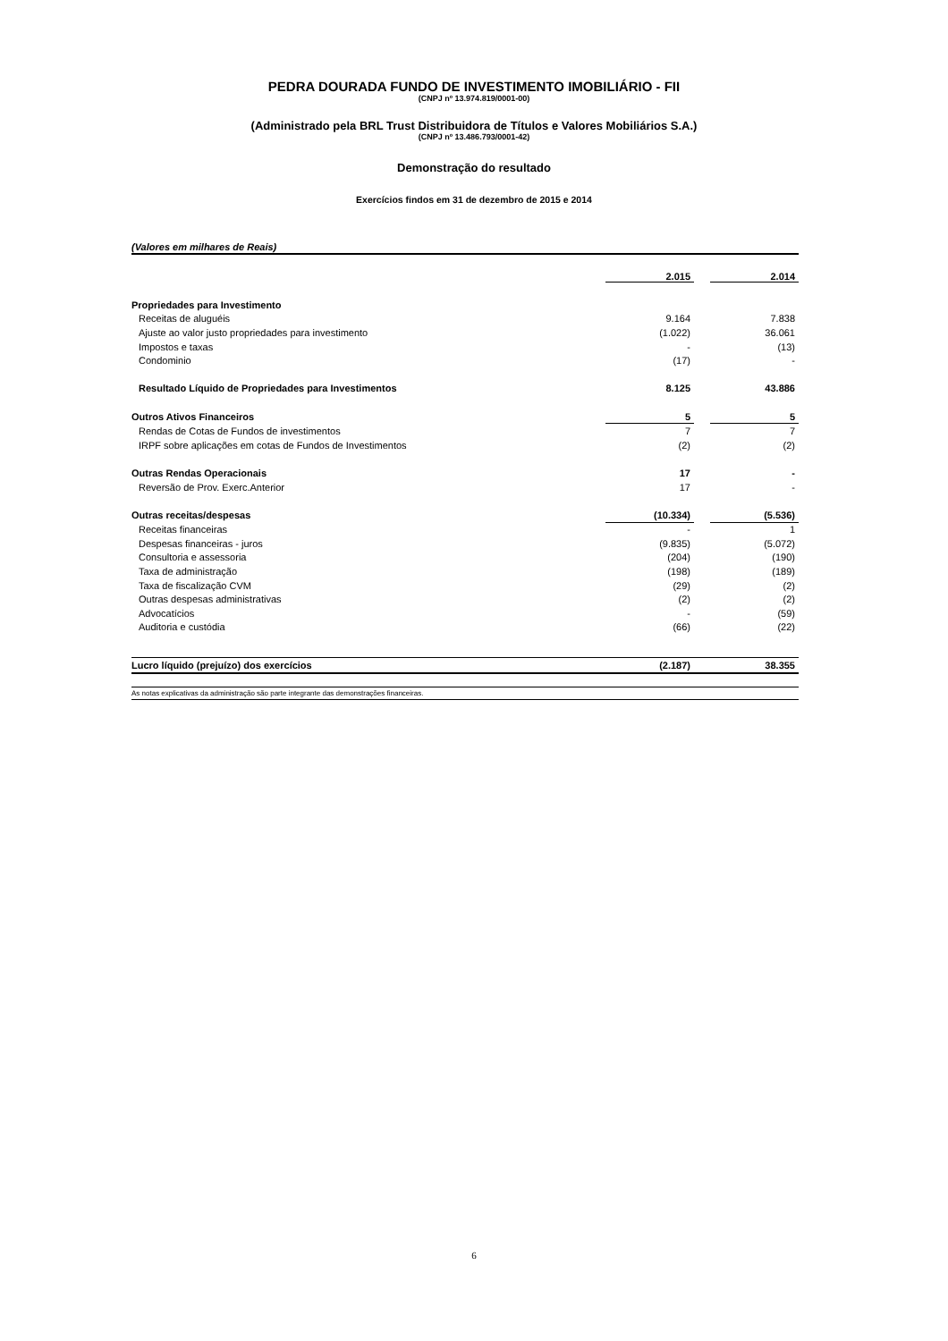PEDRA DOURADA FUNDO DE INVESTIMENTO IMOBILIÁRIO - FII
(CNPJ nº 13.974.819/0001-00)
(Administrado pela BRL Trust Distribuidora de Títulos e Valores Mobiliários S.A.)
(CNPJ nº 13.486.793/0001-42)
Demonstração do resultado
Exercícios findos em 31 de dezembro de 2015 e 2014
(Valores em milhares de Reais)
| | 2.015 | | 2.014 |
| Propriedades para Investimento | | | |
| Receitas de aluguéis | 9.164 | | 7.838 |
| Ajuste ao valor justo propriedades para investimento | (1.022) | | 36.061 |
| Impostos e taxas | - | | (13) |
| Condominio | (17) | | - |
| Resultado Líquido de Propriedades para Investimentos | 8.125 | | 43.886 |
| Outros Ativos Financeiros | 5 | | 5 |
| Rendas de Cotas de Fundos de investimentos | 7 | | 7 |
| IRPF sobre aplicações em cotas de Fundos de Investimentos | (2) | | (2) |
| Outras Rendas Operacionais | 17 | | - |
| Reversão de Prov. Exerc.Anterior | 17 | | - |
| Outras receitas/despesas | (10.334) | | (5.536) |
| Receitas financeiras | - | | 1 |
| Despesas financeiras - juros | (9.835) | | (5.072) |
| Consultoria e assessoria | (204) | | (190) |
| Taxa de administração | (198) | | (189) |
| Taxa de fiscalização CVM | (29) | | (2) |
| Outras despesas administrativas | (2) | | (2) |
| Advocatícios | - | | (59) |
| Auditoria e custódia | (66) | | (22) |
| Lucro líquido (prejuízo) dos exercícios | (2.187) | | 38.355 |
As notas explicativas da administração são parte integrante das demonstrações financeiras.
6